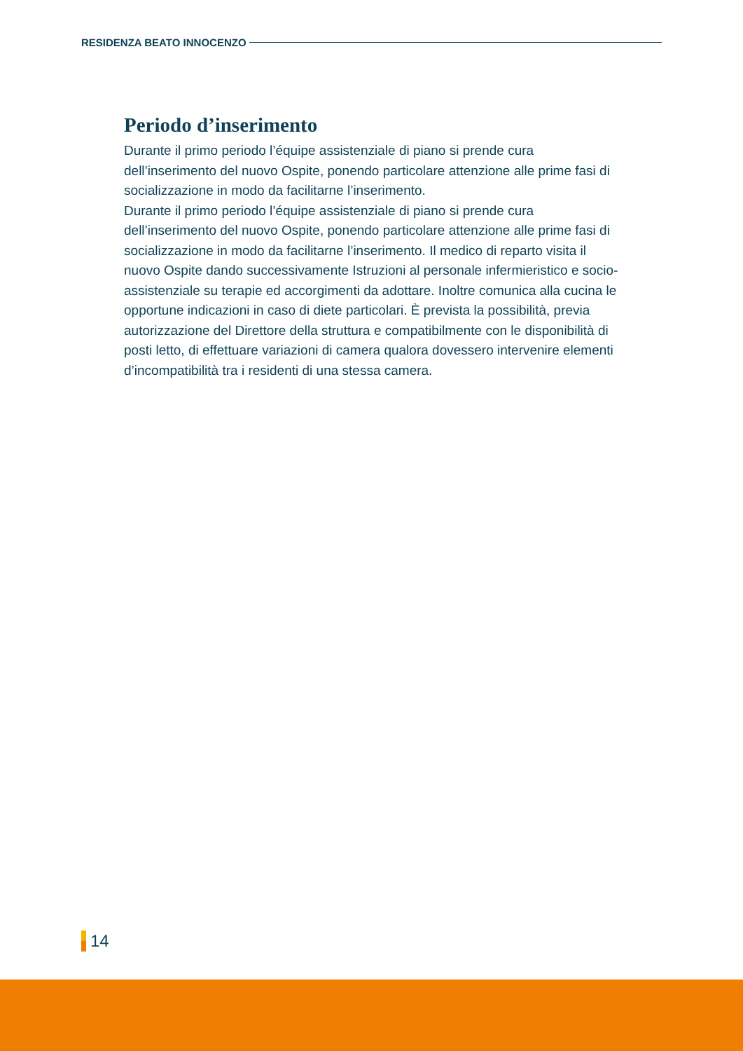RESIDENZA BEATO INNOCENZO
Periodo d’inserimento
Durante il primo periodo l’équipe assistenziale di piano si prende cura dell’inserimento del nuovo Ospite, ponendo particolare attenzione alle prime fasi di socializzazione in modo da facilitarne l’inserimento.
Durante il primo periodo l’équipe assistenziale di piano si prende cura dell’inserimento del nuovo Ospite, ponendo particolare attenzione alle prime fasi di socializzazione in modo da facilitarne l’inserimento. Il medico di reparto visita il nuovo Ospite dando successivamente Istruzioni al personale infermieristico e socio-assistenziale su terapie ed accorgimenti da adottare. Inoltre comunica alla cucina le opportune indicazioni in caso di diete particolari. È prevista la possibilità, previa autorizzazione del Direttore della struttura e compatibilmente con le disponibilità di posti letto, di effettuare variazioni di camera qualora dovessero intervenire elementi d’incompatibilità tra i residenti di una stessa camera.
14